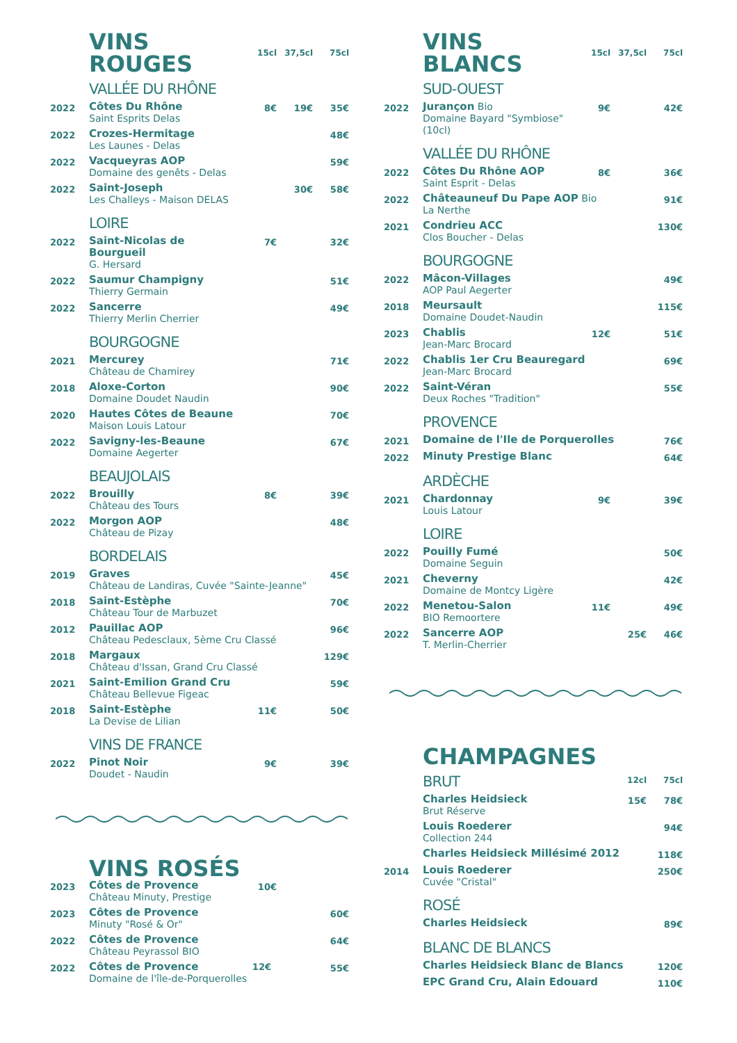| | VINS ROUGES | 15cl | 37,5cl | 75cl |
| | VALLÉE DU RHÔNE | | | |
| 2022 | Côtes Du Rhône Saint Esprits Delas | 8€ | 19€ | 35€ |
| 2022 | Crozes-Hermitage Les Launes - Delas | | | 48€ |
| 2022 | Vacqueyras AOP Domaine des genêts - Delas | | | 59€ |
| 2022 | Saint-Joseph Les Challeys - Maison DELAS | | 30€ | 58€ |
| | LOIRE | | | |
| 2022 | Saint-Nicolas de Bourgueil G. Hersard | 7€ | | 32€ |
| 2022 | Saumur Champigny Thierry Germain | | | 51€ |
| 2022 | Sancerre Thierry Merlin Cherrier | | | 49€ |
| | BOURGOGNE | | | |
| 2021 | Mercurey Château de Chamirey | | | 71€ |
| 2018 | Aloxe-Corton Domaine Doudet Naudin | | | 90€ |
| 2020 | Hautes Côtes de Beaune Maison Louis Latour | | | 70€ |
| 2022 | Savigny-les-Beaune Domaine Aegerter | | | 67€ |
| | BEAUJOLAIS | | | |
| 2022 | Brouilly Château des Tours | 8€ | | 39€ |
| 2022 | Morgon AOP Château de Pizay | | | 48€ |
| | BORDELAIS | | | |
| 2019 | Graves Château de Landiras, Cuvée "Sainte-Jeanne" | | | 45€ |
| 2018 | Saint-Estèphe Château Tour de Marbuzet | | | 70€ |
| 2012 | Pauillac AOP Château Pedesclaux, 5ème Cru Classé | | | 96€ |
| 2018 | Margaux Château d'Issan, Grand Cru Classé | | | 129€ |
| 2021 | Saint-Emilion Grand Cru Château Bellevue Figeac | | | 59€ |
| 2018 | Saint-Estèphe La Devise de Lilian | 11€ | | 50€ |
| | VINS DE FRANCE | | | |
| 2022 | Pinot Noir Doudet - Naudin | 9€ | | 39€ |
| | VINS ROSÉS | | | |
| 2023 | Côtes de Provence Château Minuty, Prestige | 10€ | | |
| 2023 | Côtes de Provence Minuty "Rosé & Or" | | | 60€ |
| 2022 | Côtes de Provence Château Peyrassol BIO | | | 64€ |
| 2022 | Côtes de Provence 12€ Domaine de l'île-de-Porquerolles | | | 55€ |
| | VINS BLANCS | 15cl | 37,5cl | 75cl |
| | SUD-OUEST | | | |
| 2022 | Jurançon Bio Domaine Bayard "Symbiose" (10cl) | 9€ | | 42€ |
| | VALLÉE DU RHÔNE | | | |
| 2022 | Côtes Du Rhône AOP Saint Esprit - Delas | 8€ | | 36€ |
| 2022 | Châteauneuf Du Pape AOP Bio La Nerthe | | | 91€ |
| 2021 | Condrieu ACC Clos Boucher - Delas | | | 130€ |
| | BOURGOGNE | | | |
| 2022 | Mâcon-Villages AOP Paul Aegerter | | | 49€ |
| 2018 | Meursault Domaine Doudet-Naudin | | | 115€ |
| 2023 | Chablis Jean-Marc Brocard | 12€ | | 51€ |
| 2022 | Chablis 1er Cru Beauregard Jean-Marc Brocard | | | 69€ |
| 2022 | Saint-Véran Deux Roches "Tradition" | | | 55€ |
| | PROVENCE | | | |
| 2021 | Domaine de l'Ile de Porquerolles | | | 76€ |
| 2022 | Minuty Prestige Blanc | | | 64€ |
| | ARDÈCHE | | | |
| 2021 | Chardonnay Louis Latour | 9€ | | 39€ |
| | LOIRE | | | |
| 2022 | Pouilly Fumé Domaine Seguin | | | 50€ |
| 2021 | Cheverny Domaine de Montcy Ligère | | | 42€ |
| 2022 | Menetou-Salon BIO Remoortere | 11€ | | 49€ |
| 2022 | Sancerre AOP T. Merlin-Cherrier | | 25€ | 46€ |
| | CHAMPAGNES | | |
| | BRUT | 12cl | 75cl |
| | Charles Heidsieck Brut Réserve | 15€ | 78€ |
| | Louis Roederer Collection 244 | | 94€ |
| | Charles Heidsieck Millésimé 2012 | | 118€ |
| 2014 | Louis Roederer Cuvée "Cristal" | | 250€ |
| | ROSÉ | | |
| | Charles Heidsieck | | 89€ |
| | BLANC DE BLANCS | | |
| | Charles Heidsieck Blanc de Blancs | | 120€ |
| | EPC Grand Cru, Alain Edouard | | 110€ |